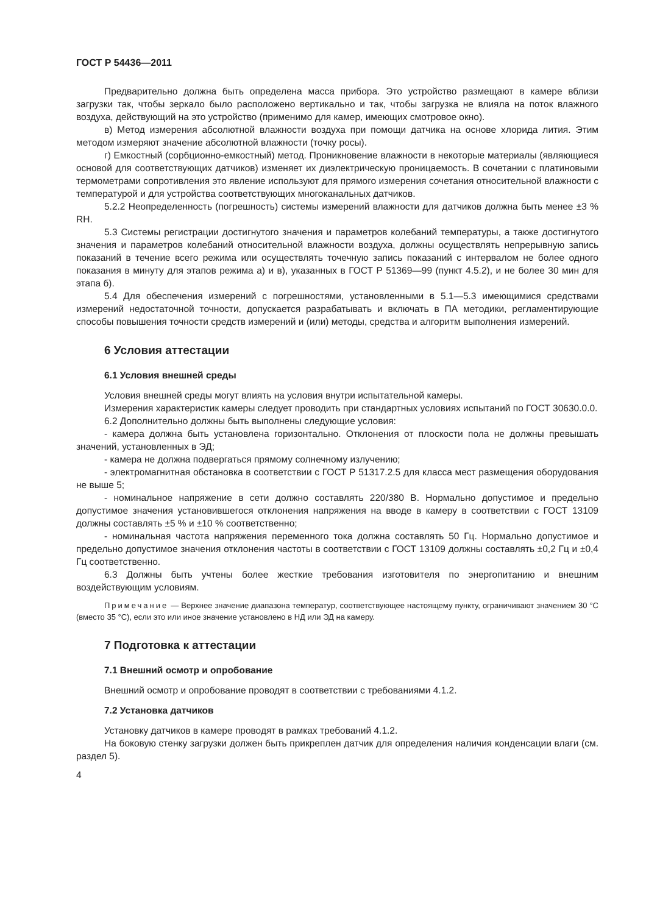ГОСТ Р 54436—2011
Предварительно должна быть определена масса прибора. Это устройство размещают в камере вблизи загрузки так, чтобы зеркало было расположено вертикально и так, чтобы загрузка не влияла на поток влажного воздуха, действующий на это устройство (применимо для камер, имеющих смотровое окно).
в) Метод измерения абсолютной влажности воздуха при помощи датчика на основе хлорида лития. Этим методом измеряют значение абсолютной влажности (точку росы).
г) Емкостный (сорбционно-емкостный) метод. Проникновение влажности в некоторые материалы (являющиеся основой для соответствующих датчиков) изменяет их диэлектрическую проницаемость. В сочетании с платиновыми термометрами сопротивления это явление используют для прямого измерения сочетания относительной влажности с температурой и для устройства соответствующих многоканальных датчиков.
5.2.2 Неопределенность (погрешность) системы измерений влажности для датчиков должна быть менее ±3 % RH.
5.3 Системы регистрации достигнутого значения и параметров колебаний температуры, а также достигнутого значения и параметров колебаний относительной влажности воздуха, должны осуществлять непрерывную запись показаний в течение всего режима или осуществлять точечную запись показаний с интервалом не более одного показания в минуту для этапов режима а) и в), указанных в ГОСТ Р 51369—99 (пункт 4.5.2), и не более 30 мин для этапа б).
5.4 Для обеспечения измерений с погрешностями, установленными в 5.1—5.3 имеющимися средствами измерений недостаточной точности, допускается разрабатывать и включать в ПА методики, регламентирующие способы повышения точности средств измерений и (или) методы, средства и алгоритм выполнения измерений.
6 Условия аттестации
6.1 Условия внешней среды
Условия внешней среды могут влиять на условия внутри испытательной камеры.
Измерения характеристик камеры следует проводить при стандартных условиях испытаний по ГОСТ 30630.0.0.
6.2 Дополнительно должны быть выполнены следующие условия:
- камера должна быть установлена горизонтально. Отклонения от плоскости пола не должны превышать значений, установленных в ЭД;
- камера не должна подвергаться прямому солнечному излучению;
- электромагнитная обстановка в соответствии с ГОСТ Р 51317.2.5 для класса мест размещения оборудования не выше 5;
- номинальное напряжение в сети должно составлять 220/380 В. Нормально допустимое и предельно допустимое значения установившегося отклонения напряжения на вводе в камеру в соответствии с ГОСТ 13109 должны составлять ±5 % и ±10 % соответственно;
- номинальная частота напряжения переменного тока должна составлять 50 Гц. Нормально допустимое и предельно допустимое значения отклонения частоты в соответствии с ГОСТ 13109 должны составлять ±0,2 Гц и ±0,4 Гц соответственно.
6.3 Должны быть учтены более жесткие требования изготовителя по энергопитанию и внешним воздействующим условиям.
Примечание — Верхнее значение диапазона температур, соответствующее настоящему пункту, ограничивают значением 30 °С (вместо 35 °С), если это или иное значение установлено в НД или ЭД на камеру.
7 Подготовка к аттестации
7.1 Внешний осмотр и опробование
Внешний осмотр и опробование проводят в соответствии с требованиями 4.1.2.
7.2 Установка датчиков
Установку датчиков в камере проводят в рамках требований 4.1.2.
На боковую стенку загрузки должен быть прикреплен датчик для определения наличия конденсации влаги (см. раздел 5).
4